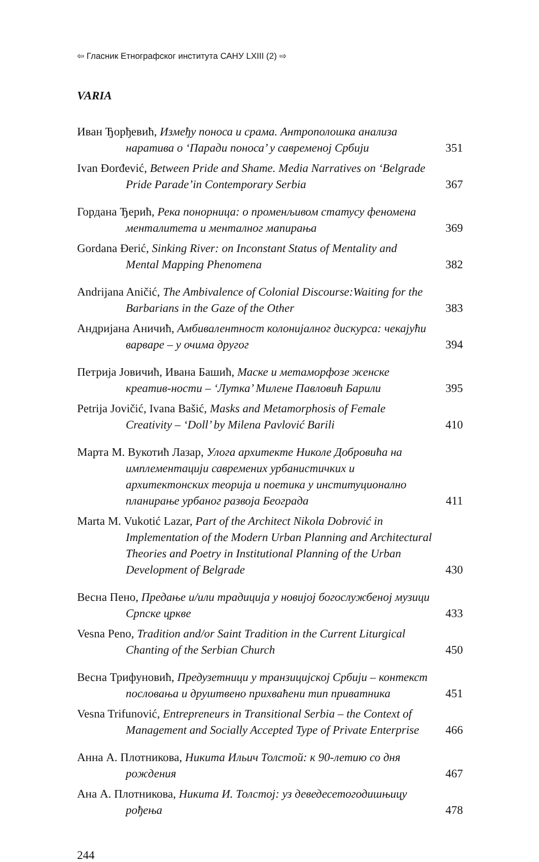⇦ Гласник Етнографског института САНУ LXIII (2) ⇨
VARIA
Иван Ђорђевић, Између поноса и срама. Антрополошка анализа наратива о ‘Паради поноса’ у савременој Србији
351
Ivan Đorđević, Between Pride and Shame. Media Narratives on ‘Belgrade Pride Parade’in Contemporary Serbia
367
Гордана Ђерић, Река понорница: о променљивом статусу феномена менталитета и менталног мапирања
369
Gordana Đerić, Sinking River: on Inconstant Status of Mentality and Mental Mapping Phenomena
382
Andrijana Aničić, The Ambivalence of Colonial Discourse:Waiting for the Barbarians in the Gaze of the Other
383
Андријана Аничић, Амбивалентност колонијалног дискурса: чекајући варваре – у очима другог
394
Петрија Јовичић, Ивана Башић, Маске и метаморфозе женске креатив-ности – ‘Лутка’ Милене Павловић Барили
395
Petrija Jovičić, Ivana Bašić, Masks and Metamorphosis of Female Creativity – ‘Doll’ by Milena Pavlović Barili
410
Марта М. Вукотић Лазар, Улога архитекте Николе Добровића на имплементацији савремених урбанистичких и архитектонских теорија и поетика у институционално планирање урбаног развоја Београда
411
Marta M. Vukotić Lazar, Part of the Architect Nikola Dobrović in Implementation of the Modern Urban Planning and Architectural Theories and Poetry in Institutional Planning of the Urban Development of Belgrade
430
Весна Пено, Предање и/или традиција у новијој богослужбеној музици Српске цркве
433
Vesna Peno, Tradition and/or Saint Tradition in the Current Liturgical Chanting of the Serbian Church
450
Весна Трифуновић, Предузетници у транзицијској Србији – контекст пословања и друштвено прихваћени тип приватника
451
Vesna Trifunović, Entrepreneurs in Transitional Serbia – the Context of Management and Socially Accepted Type of Private Enterprise
466
Анна А. Плотникова, Никита Ильич Толстой: к 90-летию со дня рождения
467
Ана А. Плотникова, Никита И. Толстој: уз деведесетогодишњицу рођења
478
244